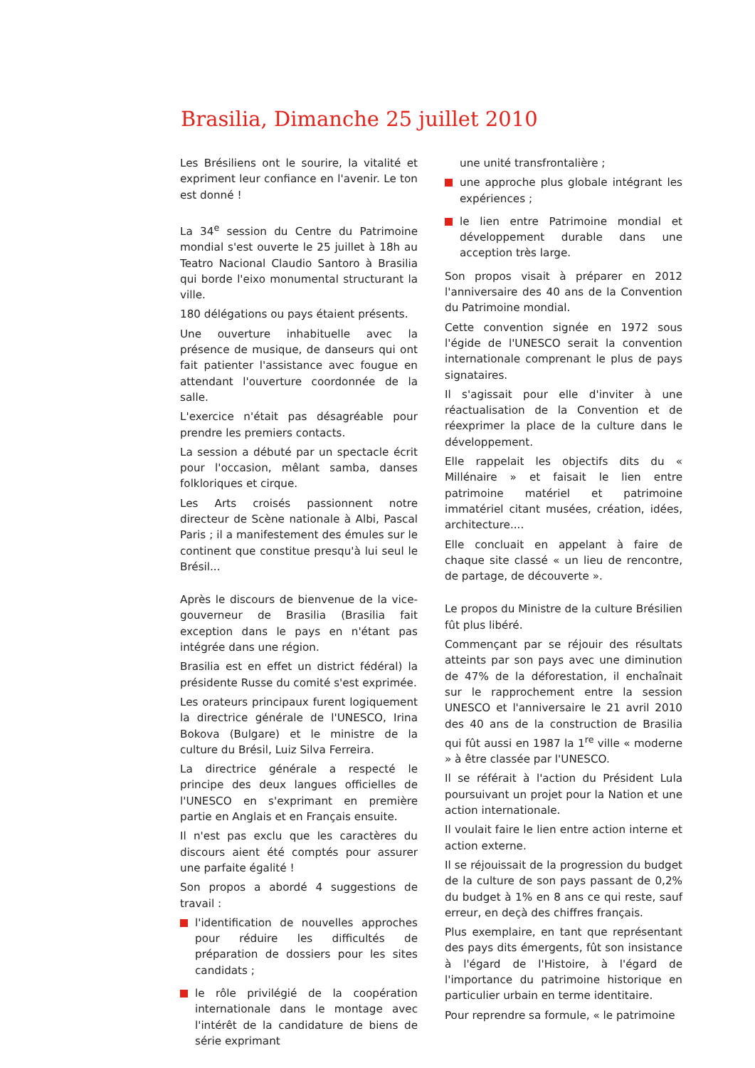Brasilia, Dimanche 25 juillet 2010
Les Brésiliens ont le sourire, la vitalité et expriment leur confiance en l'avenir. Le ton est donné !
La 34<sup>e</sup> session du Centre du Patrimoine mondial s'est ouverte le 25 juillet à 18h au Teatro Nacional Claudio Santoro à Brasilia qui borde l'eixo monumental structurant la ville.
180 délégations ou pays étaient présents.
Une ouverture inhabituelle avec la présence de musique, de danseurs qui ont fait patienter l'assistance avec fougue en attendant l'ouverture coordonnée de la salle.
L'exercice n'était pas désagréable pour prendre les premiers contacts.
La session a débuté par un spectacle écrit pour l'occasion, mêlant samba, danses folkloriques et cirque.
Les Arts croisés passionnent notre directeur de Scène nationale à Albi, Pascal Paris ; il a manifestement des émules sur le continent que constitue presqu'à lui seul le Brésil...
Après le discours de bienvenue de la vice-gouverneur de Brasilia (Brasilia fait exception dans le pays en n'étant pas intégrée dans une région.
Brasilia est en effet un district fédéral) la présidente Russe du comité s'est exprimée.
Les orateurs principaux furent logiquement la directrice générale de l'UNESCO, Irina Bokova (Bulgare) et le ministre de la culture du Brésil, Luiz Silva Ferreira.
La directrice générale a respecté le principe des deux langues officielles de l'UNESCO en s'exprimant en première partie en Anglais et en Français ensuite.
Il n'est pas exclu que les caractères du discours aient été comptés pour assurer une parfaite égalité !
Son propos a abordé 4 suggestions de travail :
l'identification de nouvelles approches pour réduire les difficultés de préparation de dossiers pour les sites candidats ;
le rôle privilégié de la coopération internationale dans le montage avec l'intérêt de la candidature de biens de série exprimant
une unité transfrontalière ;
une approche plus globale intégrant les expériences ;
le lien entre Patrimoine mondial et développement durable dans une acception très large.
Son propos visait à préparer en 2012 l'anniversaire des 40 ans de la Convention du Patrimoine mondial.
Cette convention signée en 1972 sous l'égide de l'UNESCO serait la convention internationale comprenant le plus de pays signataires.
Il s'agissait pour elle d'inviter à une réactualisation de la Convention et de réexprimer la place de la culture dans le développement.
Elle rappelait les objectifs dits du « Millénaire » et faisait le lien entre patrimoine matériel et patrimoine immatériel citant musées, création, idées, architecture....
Elle concluait en appelant à faire de chaque site classé « un lieu de rencontre, de partage, de découverte ».
Le propos du Ministre de la culture Brésilien fût plus libéré.
Commençant par se réjouir des résultats atteints par son pays avec une diminution de 47% de la déforestation, il enchaînait sur le rapprochement entre la session UNESCO et l'anniversaire le 21 avril 2010 des 40 ans de la construction de Brasilia qui fût aussi en 1987 la 1<sup>re</sup> ville « moderne » à être classée par l'UNESCO.
Il se référait à l'action du Président Lula poursuivant un projet pour la Nation et une action internationale.
Il voulait faire le lien entre action interne et action externe.
Il se réjouissait de la progression du budget de la culture de son pays passant de 0,2% du budget à 1% en 8 ans ce qui reste, sauf erreur, en deçà des chiffres français.
Plus exemplaire, en tant que représentant des pays dits émergents, fût son insistance à l'égard de l'Histoire, à l'égard de l'importance du patrimoine historique en particulier urbain en terme identitaire.
Pour reprendre sa formule, « le patrimoine